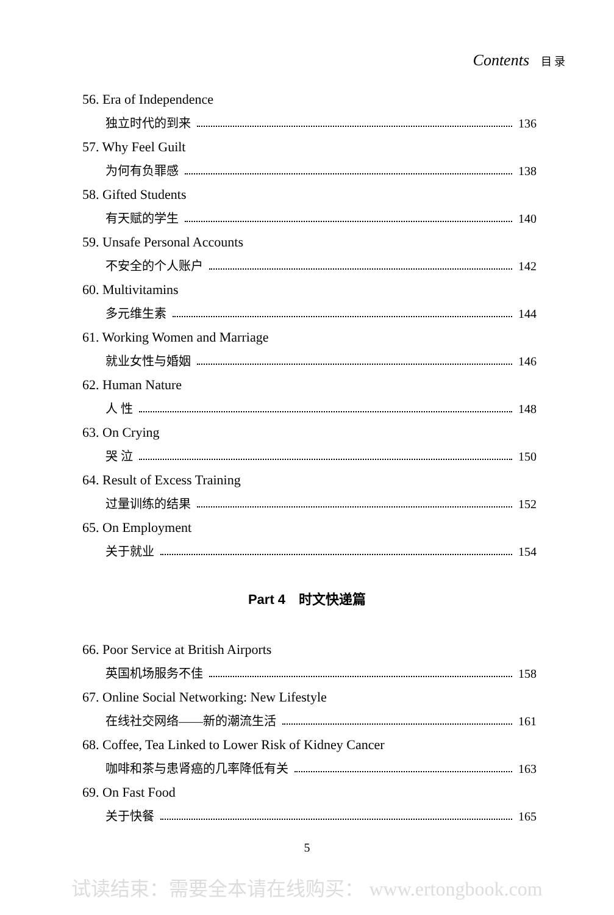Contents 目 录
56. Era of Independence
独立时代的到来 136
57. Why Feel Guilt
为何有负罪感 138
58. Gifted Students
有天赋的学生 140
59. Unsafe Personal Accounts
不安全的个人账户 142
60. Multivitamins
多元维生素 144
61. Working Women and Marriage
就业女性与婚姻 146
62. Human Nature
人 性 148
63. On Crying
哭 泣 150
64. Result of Excess Training
过量训练的结果 152
65. On Employment
关于就业 154
Part 4　时文快递篇
66. Poor Service at British Airports
英国机场服务不佳 158
67. Online Social Networking: New Lifestyle
在线社交网络——新的潮流生活 161
68. Coffee, Tea Linked to Lower Risk of Kidney Cancer
咖啡和茶与患肾癌的几率降低有关 163
69. On Fast Food
关于快餐 165
5
试读结束：需要全本请在线购买： www.ertongbook.com